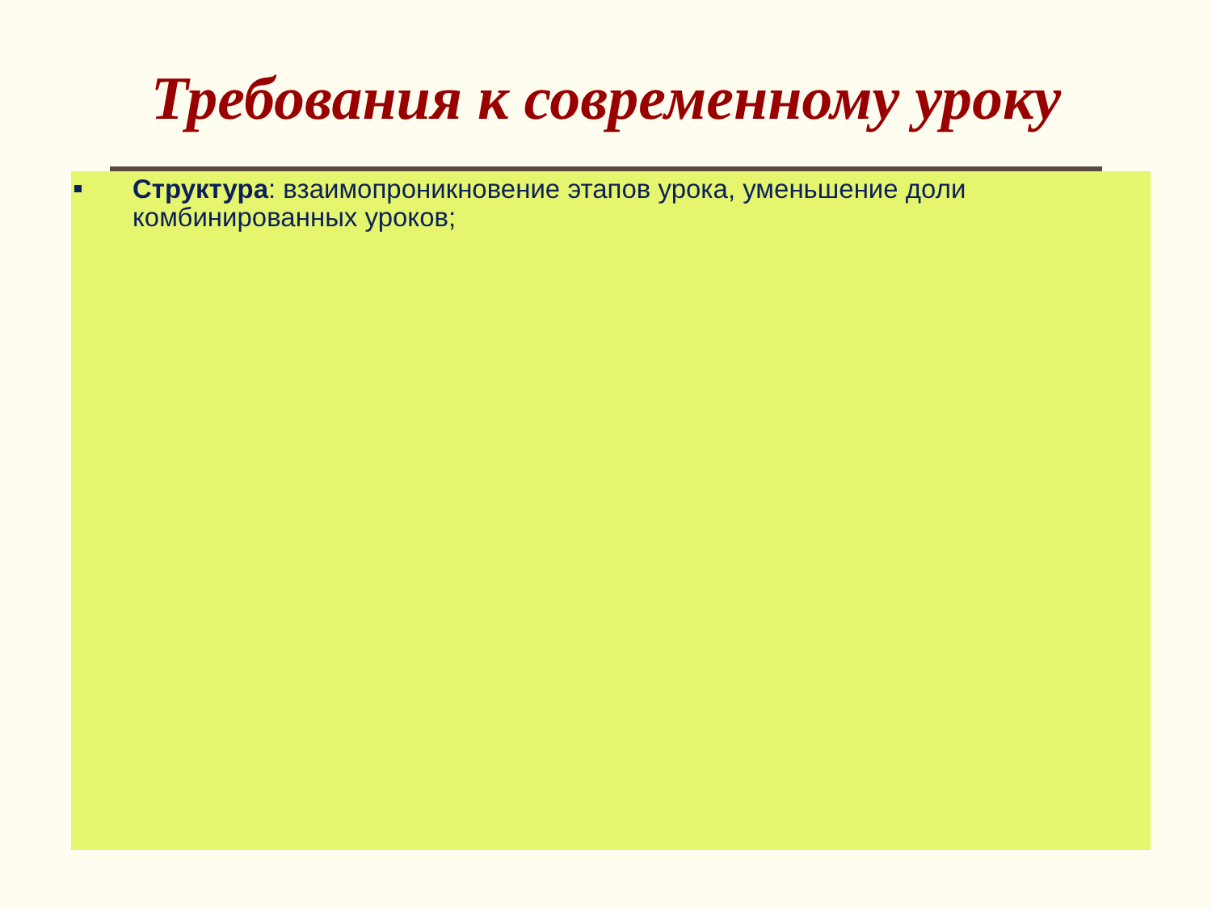Требования к современному уроку
Структура: взаимопроникновение этапов урока, уменьшение доли комбинированных уроков;